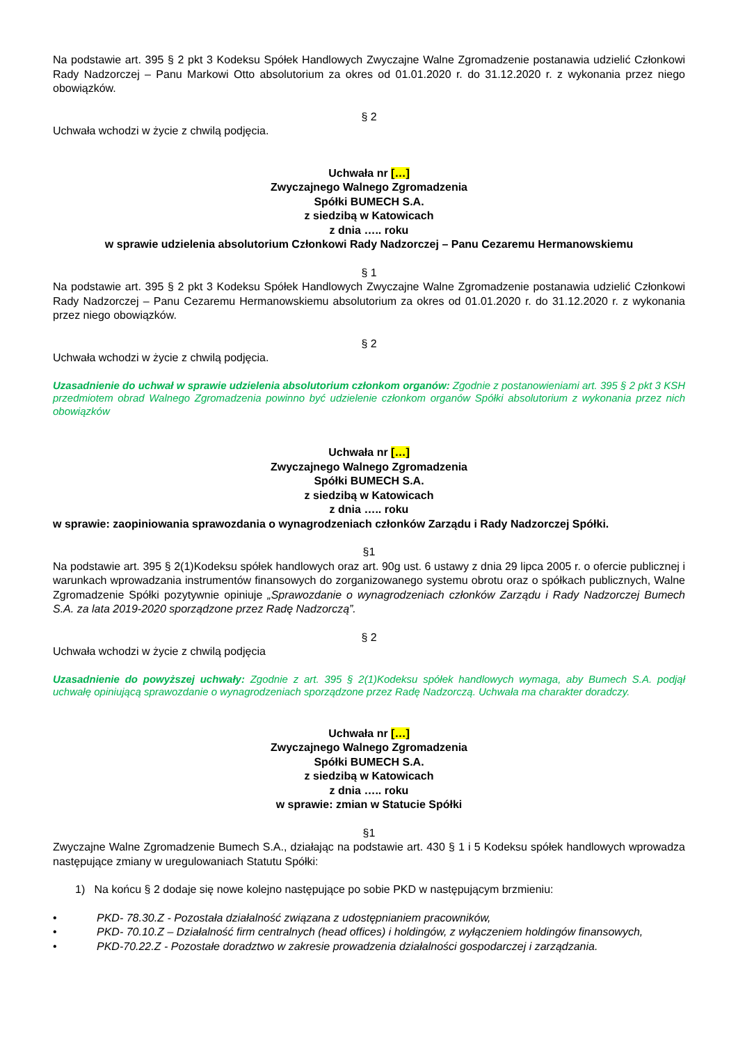Na podstawie art. 395 § 2 pkt 3 Kodeksu Spółek Handlowych Zwyczajne Walne Zgromadzenie postanawia udzielić Członkowi Rady Nadzorczej – Panu Markowi Otto absolutorium za okres od 01.01.2020 r. do 31.12.2020 r. z wykonania przez niego obowiązków.
§ 2
Uchwała wchodzi w życie z chwilą podjęcia.
Uchwała nr […]
Zwyczajnego Walnego Zgromadzenia
Spółki BUMECH S.A.
z siedzibą w Katowicach
z dnia ….. roku
w sprawie udzielenia absolutorium Członkowi Rady Nadzorczej – Panu Cezaremu Hermanowskiemu
§ 1
Na podstawie art. 395 § 2 pkt 3 Kodeksu Spółek Handlowych Zwyczajne Walne Zgromadzenie postanawia udzielić Członkowi Rady Nadzorczej – Panu Cezaremu Hermanowskiemu absolutorium za okres od 01.01.2020 r. do 31.12.2020 r. z wykonania przez niego obowiązków.
§ 2
Uchwała wchodzi w życie z chwilą podjęcia.
Uzasadnienie do uchwał w sprawie udzielenia absolutorium członkom organów: Zgodnie z postanowieniami art. 395 § 2 pkt 3 KSH przedmiotem obrad Walnego Zgromadzenia powinno być udzielenie członkom organów Spółki absolutorium z wykonania przez nich obowiązków
Uchwała nr […]
Zwyczajnego Walnego Zgromadzenia
Spółki BUMECH S.A.
z siedzibą w Katowicach
z dnia ….. roku
w sprawie: zaopiniowania sprawozdania o wynagrodzeniach członków Zarządu i Rady Nadzorczej Spółki.
§1
Na podstawie art. 395 § 2(1)Kodeksu spółek handlowych oraz art. 90g ust. 6 ustawy z dnia 29 lipca 2005 r. o ofercie publicznej i warunkach wprowadzania instrumentów finansowych do zorganizowanego systemu obrotu oraz o spółkach publicznych, Walne Zgromadzenie Spółki pozytywnie opiniuje „Sprawozdanie o wynagrodzeniach członków Zarządu i Rady Nadzorczej Bumech S.A. za lata 2019-2020 sporządzone przez Radę Nadzorczą”.
§ 2
Uchwała wchodzi w życie z chwilą podjęcia
Uzasadnienie do powyższej uchwały: Zgodnie z art. 395 § 2(1)Kodeksu spółek handlowych wymaga, aby Bumech S.A. podjął uchwałę opiniującą sprawozdanie o wynagrodzeniach sporządzone przez Radę Nadzorczą. Uchwała ma charakter doradczy.
Uchwała nr […]
Zwyczajnego Walnego Zgromadzenia
Spółki BUMECH S.A.
z siedzibą w Katowicach
z dnia ….. roku
w sprawie: zmian w Statucie Spółki
§1
Zwyczajne Walne Zgromadzenie Bumech S.A., działając na podstawie art. 430 § 1 i 5 Kodeksu spółek handlowych wprowadza następujące zmiany w uregulowaniach Statutu Spółki:
1) Na końcu § 2 dodaje się nowe kolejno następujące po sobie PKD w następującym brzmieniu:
• PKD- 78.30.Z - Pozostała działalność związana z udostępnianiem pracowników,
• PKD- 70.10.Z – Działalność firm centralnych (head offices) i holdingów, z wyłączeniem holdingów finansowych,
• PKD-70.22.Z - Pozostałe doradztwo w zakresie prowadzenia działalności gospodarczej i zarządzania.